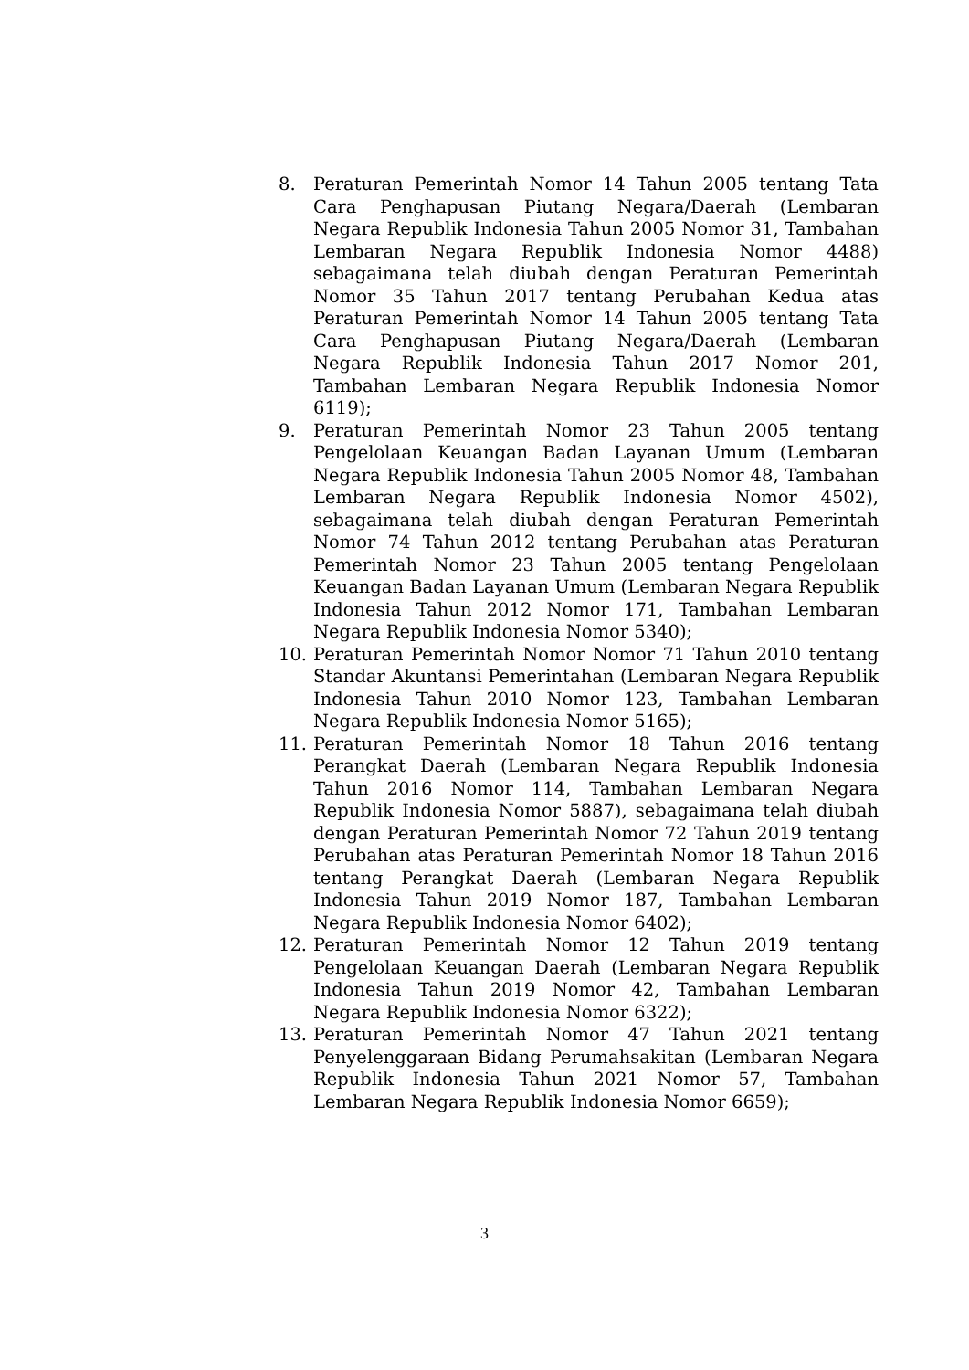8. Peraturan Pemerintah Nomor 14 Tahun 2005 tentang Tata Cara Penghapusan Piutang Negara/Daerah (Lembaran Negara Republik Indonesia Tahun 2005 Nomor 31, Tambahan Lembaran Negara Republik Indonesia Nomor 4488) sebagaimana telah diubah dengan Peraturan Pemerintah Nomor 35 Tahun 2017 tentang Perubahan Kedua atas Peraturan Pemerintah Nomor 14 Tahun 2005 tentang Tata Cara Penghapusan Piutang Negara/Daerah (Lembaran Negara Republik Indonesia Tahun 2017 Nomor 201, Tambahan Lembaran Negara Republik Indonesia Nomor 6119);
9. Peraturan Pemerintah Nomor 23 Tahun 2005 tentang Pengelolaan Keuangan Badan Layanan Umum (Lembaran Negara Republik Indonesia Tahun 2005 Nomor 48, Tambahan Lembaran Negara Republik Indonesia Nomor 4502), sebagaimana telah diubah dengan Peraturan Pemerintah Nomor 74 Tahun 2012 tentang Perubahan atas Peraturan Pemerintah Nomor 23 Tahun 2005 tentang Pengelolaan Keuangan Badan Layanan Umum (Lembaran Negara Republik Indonesia Tahun 2012 Nomor 171, Tambahan Lembaran Negara Republik Indonesia Nomor 5340);
10. Peraturan Pemerintah Nomor Nomor 71 Tahun 2010 tentang Standar Akuntansi Pemerintahan (Lembaran Negara Republik Indonesia Tahun 2010 Nomor 123, Tambahan Lembaran Negara Republik Indonesia Nomor 5165);
11. Peraturan Pemerintah Nomor 18 Tahun 2016 tentang Perangkat Daerah (Lembaran Negara Republik Indonesia Tahun 2016 Nomor 114, Tambahan Lembaran Negara Republik Indonesia Nomor 5887), sebagaimana telah diubah dengan Peraturan Pemerintah Nomor 72 Tahun 2019 tentang Perubahan atas Peraturan Pemerintah Nomor 18 Tahun 2016 tentang Perangkat Daerah (Lembaran Negara Republik Indonesia Tahun 2019 Nomor 187, Tambahan Lembaran Negara Republik Indonesia Nomor 6402);
12. Peraturan Pemerintah Nomor 12 Tahun 2019 tentang Pengelolaan Keuangan Daerah (Lembaran Negara Republik Indonesia Tahun 2019 Nomor 42, Tambahan Lembaran Negara Republik Indonesia Nomor 6322);
13. Peraturan Pemerintah Nomor 47 Tahun 2021 tentang Penyelenggaraan Bidang Perumahsakitan (Lembaran Negara Republik Indonesia Tahun 2021 Nomor 57, Tambahan Lembaran Negara Republik Indonesia Nomor 6659);
3